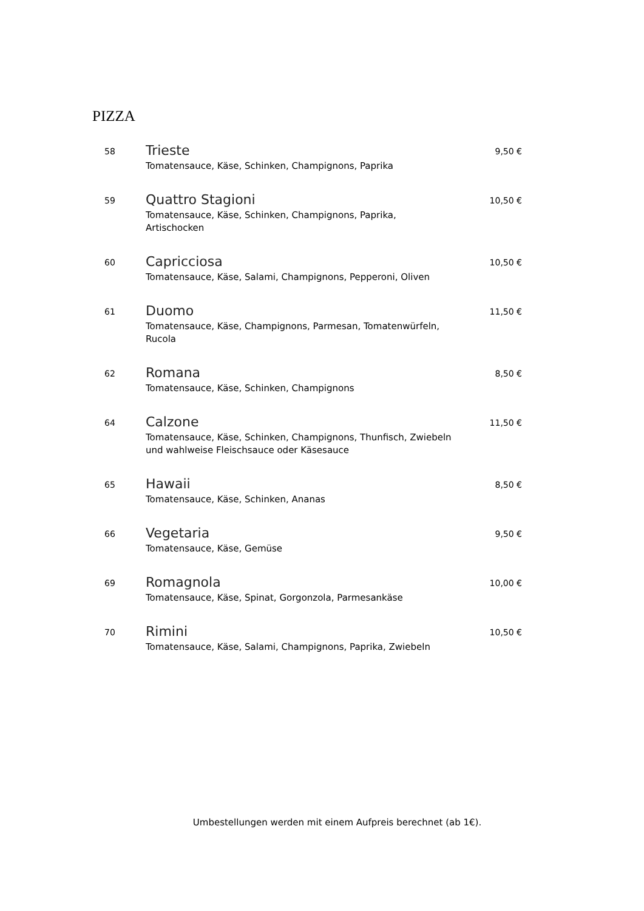PIZZA
| 58 | Trieste Tomatensauce, Käse, Schinken, Champignons, Paprika | 9,50 € |
| 59 | Quattro Stagioni Tomatensauce, Käse, Schinken, Champignons, Paprika, Artischocken | 10,50 € |
| 60 | Capricciosa Tomatensauce, Käse, Salami, Champignons, Pepperoni, Oliven | 10,50 € |
| 61 | Duomo Tomatensauce, Käse, Champignons, Parmesan, Tomatenwürfeln, Rucola | 11,50 € |
| 62 | Romana Tomatensauce, Käse, Schinken, Champignons | 8,50 € |
| 64 | Calzone Tomatensauce, Käse, Schinken, Champignons, Thunfisch, Zwiebeln und wahlweise Fleischsauce oder Käsesauce | 11,50 € |
| 65 | Hawaii Tomatensauce, Käse, Schinken, Ananas | 8,50 € |
| 66 | Vegetaria Tomatensauce, Käse, Gemüse | 9,50 € |
| 69 | Romagnola Tomatensauce, Käse, Spinat, Gorgonzola, Parmesankäse | 10,00 € |
| 70 | Rimini Tomatensauce, Käse, Salami, Champignons, Paprika, Zwiebeln | 10,50 € |
Umbestellungen werden mit einem Aufpreis berechnet (ab 1€).